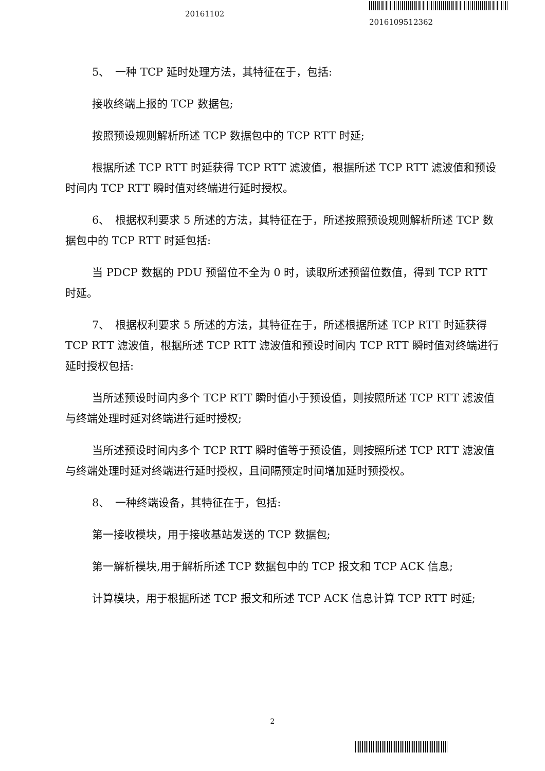20161102
2016109512362
5、　一种 TCP 延时处理方法，其特征在于，包括:
接收终端上报的 TCP 数据包;
按照预设规则解析所述 TCP 数据包中的 TCP RTT 时延;
根据所述 TCP RTT 时延获得 TCP RTT 滤波值，根据所述 TCP RTT 滤波值和预设时间内 TCP RTT 瞬时值对终端进行延时授权。
6、　根据权利要求 5 所述的方法，其特征在于，所述按照预设规则解析所述 TCP 数据包中的 TCP RTT 时延包括:
当 PDCP 数据的 PDU 预留位不全为 0 时，读取所述预留位数值，得到 TCP RTT 时延。
7、　根据权利要求 5 所述的方法，其特征在于，所述根据所述 TCP RTT 时延获得 TCP RTT 滤波值，根据所述 TCP RTT 滤波值和预设时间内 TCP RTT 瞬时值对终端进行延时授权包括:
当所述预设时间内多个 TCP RTT 瞬时值小于预设值，则按照所述 TCP RTT 滤波值与终端处理时延对终端进行延时授权;
当所述预设时间内多个 TCP RTT 瞬时值等于预设值，则按照所述 TCP RTT 滤波值与终端处理时延对终端进行延时授权，且间隔预定时间增加延时预授权。
8、　一种终端设备，其特征在于，包括:
第一接收模块，用于接收基站发送的 TCP 数据包;
第一解析模块,用于解析所述 TCP 数据包中的 TCP 报文和 TCP ACK 信息;
计算模块，用于根据所述 TCP 报文和所述 TCP ACK 信息计算 TCP RTT 时延;
2